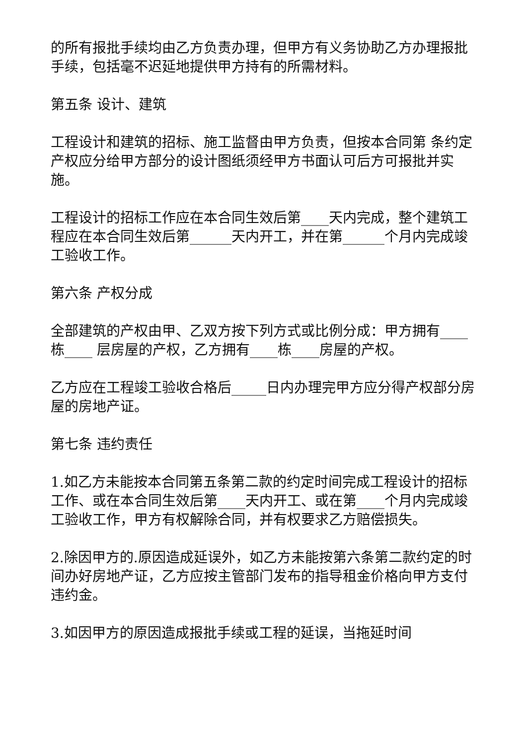的所有报批手续均由乙方负责办理，但甲方有义务协助乙方办理报批手续，包括毫不迟延地提供甲方持有的所需材料。
第五条 设计、建筑
工程设计和建筑的招标、施工监督由甲方负责，但按本合同第 条约定产权应分给甲方部分的设计图纸须经甲方书面认可后方可报批并实施。
工程设计的招标工作应在本合同生效后第____天内完成，整个建筑工程应在本合同生效后第______天内开工，并在第______个月内完成竣工验收工作。
第六条 产权分成
全部建筑的产权由甲、乙双方按下列方式或比例分成：甲方拥有____栋____ 层房屋的产权，乙方拥有____栋____房屋的产权。
乙方应在工程竣工验收合格后_____日内办理完甲方应分得产权部分房屋的房地产证。
第七条 违约责任
1.如乙方未能按本合同第五条第二款的约定时间完成工程设计的招标工作、或在本合同生效后第____天内开工、或在第____个月内完成竣工验收工作，甲方有权解除合同，并有权要求乙方赔偿损失。
2.除因甲方的.原因造成延误外，如乙方未能按第六条第二款约定的时间办好房地产证，乙方应按主管部门发布的指导租金价格向甲方支付违约金。
3.如因甲方的原因造成报批手续或工程的延误，当拖延时间